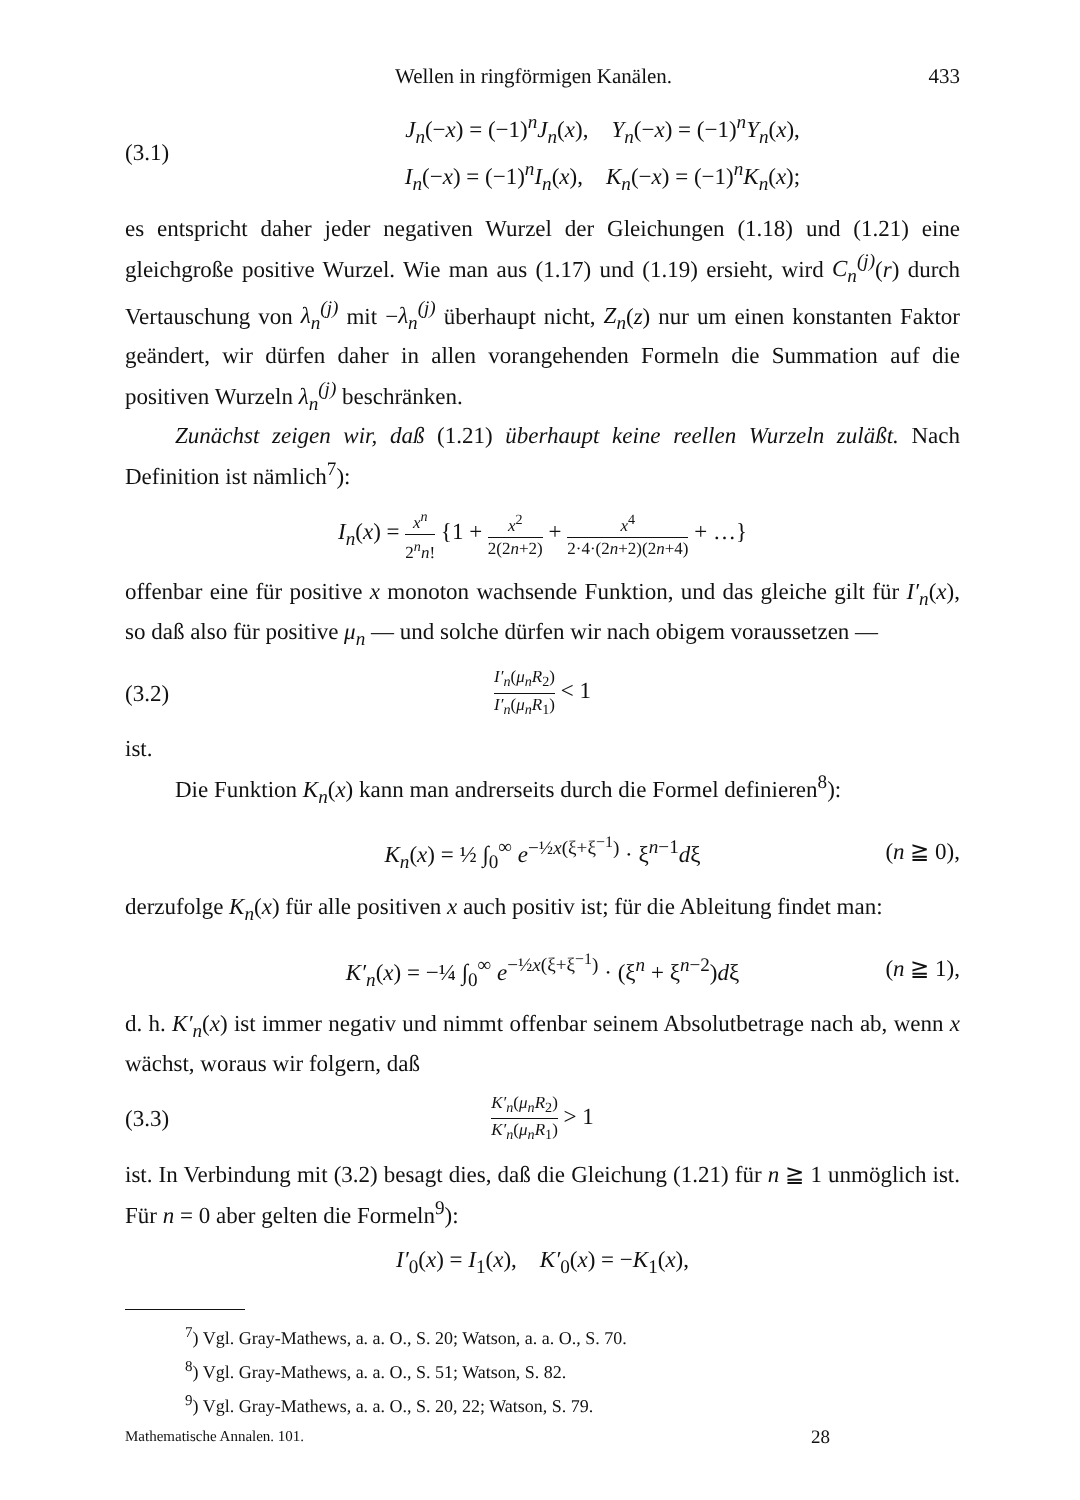Wellen in ringförmigen Kanälen. 433
(3.1) J<sub>n</sub>(−x) = (−1)<sup>n</sup>J<sub>n</sub>(x), Y<sub>n</sub>(−x) = (−1)<sup>n</sup>Y<sub>n</sub>(x),
I<sub>n</sub>(−x) = (−1)<sup>n</sup>I<sub>n</sub>(x), K<sub>n</sub>(−x) = (−1)<sup>n</sup>K<sub>n</sub>(x);
es entspricht daher jeder negativen Wurzel der Gleichungen (1.18) und (1.21) eine gleichgroße positive Wurzel. Wie man aus (1.17) und (1.19) ersieht, wird C<sub>n</sub><sup>(j)</sup>(r) durch Vertauschung von λ<sub>n</sub><sup>(j)</sup> mit −λ<sub>n</sub><sup>(j)</sup> überhaupt nicht, Z<sub>n</sub>(z) nur um einen konstanten Faktor geändert, wir dürfen daher in allen vorangehenden Formeln die Summation auf die positiven Wurzeln λ<sub>n</sub><sup>(j)</sup> beschränken.
Zunächst zeigen wir, daß (1.21) überhaupt keine reellen Wurzeln zuläßt. Nach Definition ist nämlich<sup>7</sup>):
I<sub>n</sub>(x) = x<sup>n</sup> 2<sup>n</sup>n! {1 + x<sup>2</sup> 2(2n+2) + x<sup>4</sup> 2·4·(2n+2)(2n+4) + …}
offenbar eine für positive x monoton wachsende Funktion, und das gleiche gilt für I′<sub>n</sub>(x), so daß also für positive μ<sub>n</sub> — und solche dürfen wir nach obigem voraussetzen —
(3.2) I′<sub>n</sub>(μ<sub>n</sub>R<sub>2</sub>) I′<sub>n</sub>(μ<sub>n</sub>R<sub>1</sub>) < 1
ist.
Die Funktion K<sub>n</sub>(x) kann man andrerseits durch die Formel definieren<sup>8</sup>):
K<sub>n</sub>(x) = ½ ∫<sub>0</sub><sup>∞</sup> e<sup>−½x(ξ+ξ<sup>−1</sup>)</sup> · ξ<sup>n−1</sup>dξ (n ≧ 0),
derzufolge K<sub>n</sub>(x) für alle positiven x auch positiv ist; für die Ableitung findet man:
K′<sub>n</sub>(x) = −¼ ∫<sub>0</sub><sup>∞</sup> e<sup>−½x(ξ+ξ<sup>−1</sup>)</sup> · (ξ<sup>n</sup> + ξ<sup>n−2</sup>)dξ (n ≧ 1),
d. h. K′<sub>n</sub>(x) ist immer negativ und nimmt offenbar seinem Absolutbetrage nach ab, wenn x wächst, woraus wir folgern, daß
(3.3) K′<sub>n</sub>(μ<sub>n</sub>R<sub>2</sub>) K′<sub>n</sub>(μ<sub>n</sub>R<sub>1</sub>) > 1
ist. In Verbindung mit (3.2) besagt dies, daß die Gleichung (1.21) für n ≧ 1 unmöglich ist. Für n = 0 aber gelten die Formeln<sup>9</sup>):
I′<sub>0</sub>(x) = I<sub>1</sub>(x), K′<sub>0</sub>(x) = −K<sub>1</sub>(x),
<sup>7</sup>) Vgl. Gray-Mathews, a. a. O., S. 20; Watson, a. a. O., S. 70.
<sup>8</sup>) Vgl. Gray-Mathews, a. a. O., S. 51; Watson, S. 82.
<sup>9</sup>) Vgl. Gray-Mathews, a. a. O., S. 20, 22; Watson, S. 79.
Mathematische Annalen. 101. 28